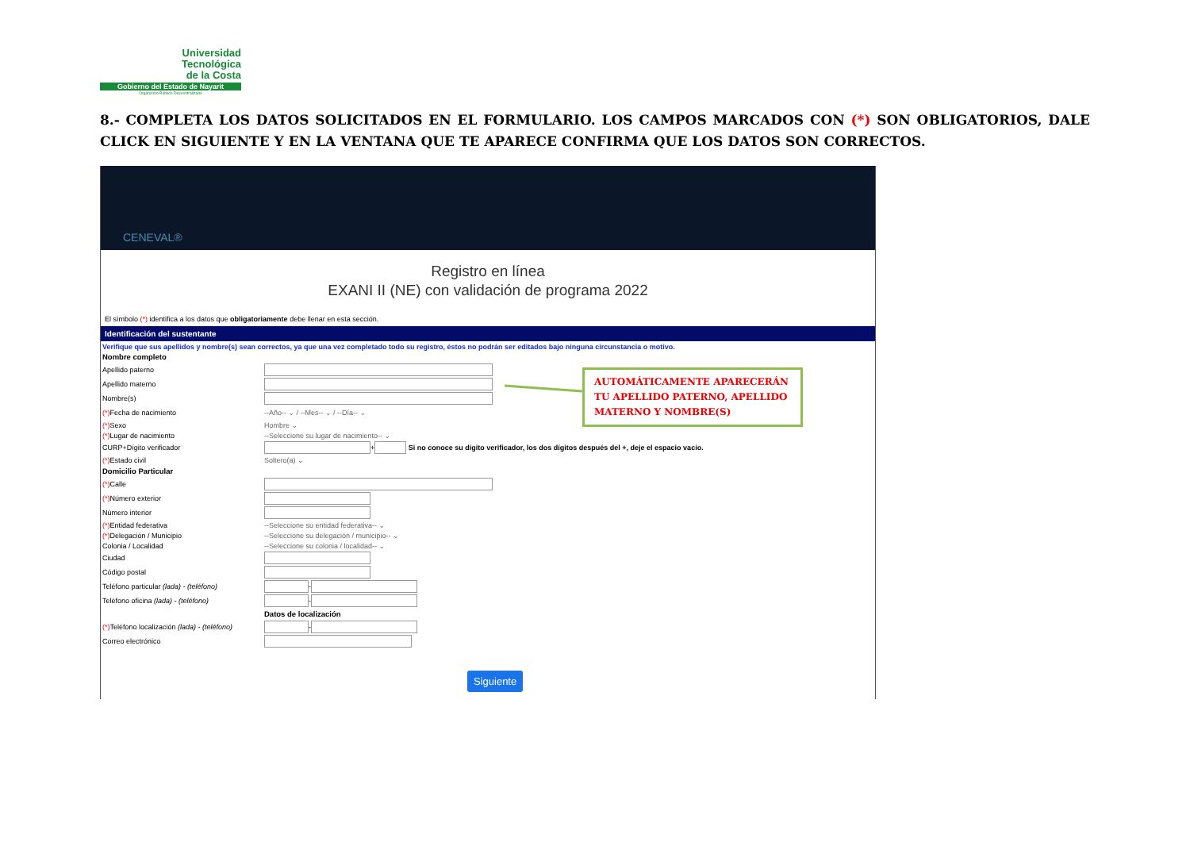Universidad
Tecnológica
de la Costa
Gobierno del Estado de Nayarit
Organismo Público Descentralizado
8.- COMPLETA LOS DATOS SOLICITADOS EN EL FORMULARIO. LOS CAMPOS MARCADOS CON (*) SON OBLIGATORIOS, DALE CLICK EN SIGUIENTE Y EN LA VENTANA QUE TE APARECE CONFIRMA QUE LOS DATOS SON CORRECTOS.
CENEVAL®
Registro en línea
EXANI II (NE) con validación de programa 2022
El símbolo (*) identifica a los datos que obligatoriamente debe llenar en esta sección.
Identificación del sustentante
Verifique que sus apellidos y nombre(s) sean correctos, ya que una vez completado todo su registro, éstos no podrán ser editados bajo ninguna circunstancia o motivo.
Nombre completo
Apellido paterno
Apellido materno
Nombre(s)
(*) Fecha de nacimiento --Año-- ⌄ / --Mes-- ⌄ / --Día-- ⌄
(*) Sexo Hombre ⌄
(*) Lugar de nacimiento --Seleccione su lugar de nacimiento-- ⌄
CURP+Dígito verificador + Si no conoce su dígito verificador, los dos dígitos después del +, deje el espacio vacío.
(*) Estado civil Soltero(a) ⌄
Domicilio Particular
(*) Calle
(*) Número exterior
Número interior
(*) Entidad federativa --Seleccione su entidad federativa-- ⌄
(*) Delegación / Municipio --Seleccione su delegación / municipio-- ⌄
Colonia / Localidad --Seleccione su colonia / localidad-- ⌄
Ciudad
Código postal
Teléfono particular (lada) - (teléfono) -
Teléfono oficina (lada) - (teléfono) -
Datos de localización
(*) Teléfono localización (lada) - (teléfono) -
Correo electrónico
Siguiente
AUTOMÁTICAMENTE APARECERÁN TU APELLIDO PATERNO, APELLIDO MATERNO Y NOMBRE(S)